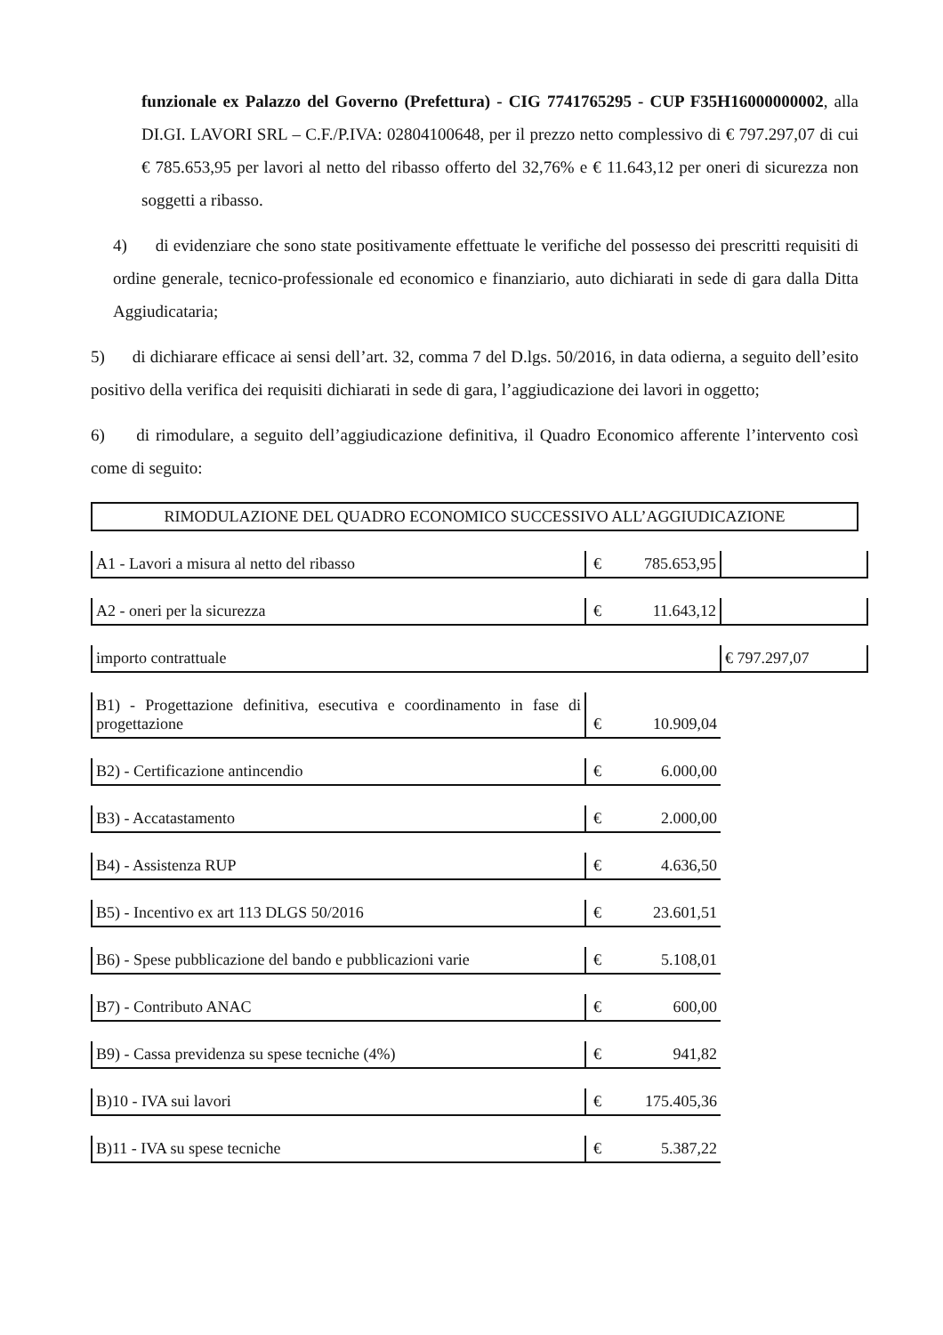funzionale ex Palazzo del Governo (Prefettura) - CIG 7741765295 - CUP F35H16000000002, alla DI.GI. LAVORI SRL – C.F./P.IVA: 02804100648, per il prezzo netto complessivo di € 797.297,07 di cui € 785.653,95 per lavori al netto del ribasso offerto del 32,76% e € 11.643,12 per oneri di sicurezza non soggetti a ribasso.
4) di evidenziare che sono state positivamente effettuate le verifiche del possesso dei prescritti requisiti di ordine generale, tecnico-professionale ed economico e finanziario, auto dichiarati in sede di gara dalla Ditta Aggiudicataria;
5) di dichiarare efficace ai sensi dell’art. 32, comma 7 del D.lgs. 50/2016, in data odierna, a seguito dell’esito positivo della verifica dei requisiti dichiarati in sede di gara, l’aggiudicazione dei lavori in oggetto;
6) di rimodulare, a seguito dell’aggiudicazione definitiva, il Quadro Economico afferente l’intervento così come di seguito:
RIMODULAZIONE DEL QUADRO ECONOMICO SUCCESSIVO ALL’AGGIUDICAZIONE
| A1 - Lavori a misura al netto del ribasso | € | 785.653,95 | |
| A2 - oneri per la sicurezza | € | 11.643,12 | |
| importo contrattuale | | | € 797.297,07 |
| B1) - Progettazione definitiva, esecutiva e coordinamento in fase di progettazione | € | 10.909,04 | |
| B2) - Certificazione antincendio | € | 6.000,00 | |
| B3) - Accatastamento | € | 2.000,00 | |
| B4) - Assistenza RUP | € | 4.636,50 | |
| B5) - Incentivo ex art 113 DLGS 50/2016 | € | 23.601,51 | |
| B6) - Spese pubblicazione del bando e pubblicazioni varie | € | 5.108,01 | |
| B7) - Contributo ANAC | € | 600,00 | |
| B9) - Cassa previdenza su spese tecniche (4%) | € | 941,82 | |
| B)10 - IVA sui lavori | € | 175.405,36 | |
| B)11 - IVA su spese tecniche | € | 5.387,22 | |